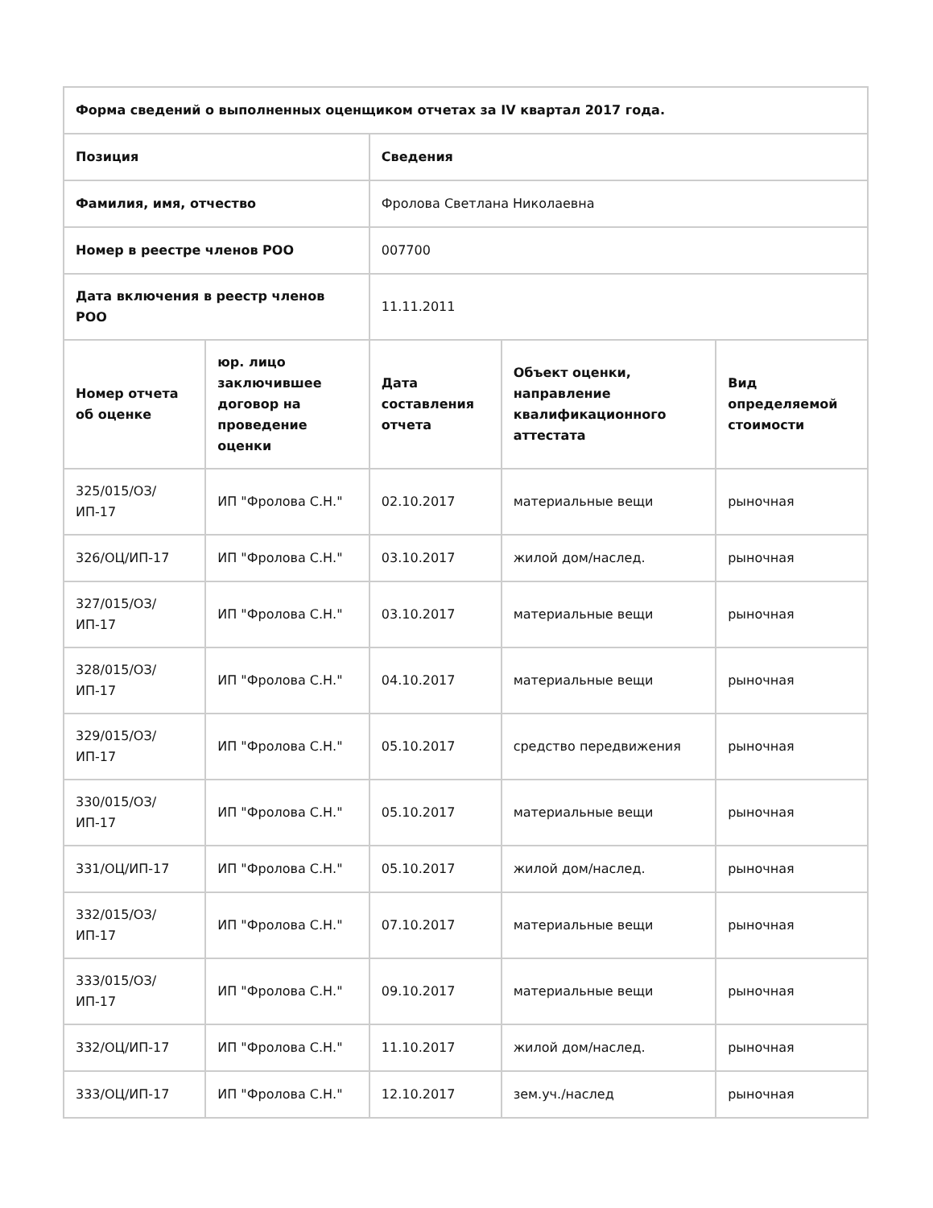| Форма сведений о выполненных оценщиком отчетах за IV квартал 2017 года. | | | | |
| --- | --- | --- | --- | --- |
| Позиция | | Сведения | | |
| Фамилия, имя, отчество | | Фролова Светлана Николаевна | | |
| Номер в реестре членов РОО | | 007700 | | |
| Дата включения в реестр членов РОО | | 11.11.2011 | | |
| Номер отчета об оценке | юр. лицо заключившее договор на проведение оценки | Дата составления отчета | Объект оценки, направление квалификационного аттестата | Вид определяемой стоимости |
| 325/015/ОЗ/ИП-17 | ИП "Фролова С.Н." | 02.10.2017 | материальные вещи | рыночная |
| 326/ОЦ/ИП-17 | ИП "Фролова С.Н." | 03.10.2017 | жилой дом/наслед. | рыночная |
| 327/015/ОЗ/ИП-17 | ИП "Фролова С.Н." | 03.10.2017 | материальные вещи | рыночная |
| 328/015/ОЗ/ИП-17 | ИП "Фролова С.Н." | 04.10.2017 | материальные вещи | рыночная |
| 329/015/ОЗ/ИП-17 | ИП "Фролова С.Н." | 05.10.2017 | средство передвижения | рыночная |
| 330/015/ОЗ/ИП-17 | ИП "Фролова С.Н." | 05.10.2017 | материальные вещи | рыночная |
| 331/ОЦ/ИП-17 | ИП "Фролова С.Н." | 05.10.2017 | жилой дом/наслед. | рыночная |
| 332/015/ОЗ/ИП-17 | ИП "Фролова С.Н." | 07.10.2017 | материальные вещи | рыночная |
| 333/015/ОЗ/ИП-17 | ИП "Фролова С.Н." | 09.10.2017 | материальные вещи | рыночная |
| 332/ОЦ/ИП-17 | ИП "Фролова С.Н." | 11.10.2017 | жилой дом/наслед. | рыночная |
| 333/ОЦ/ИП-17 | ИП "Фролова С.Н." | 12.10.2017 | зем.уч./наслед | рыночная |